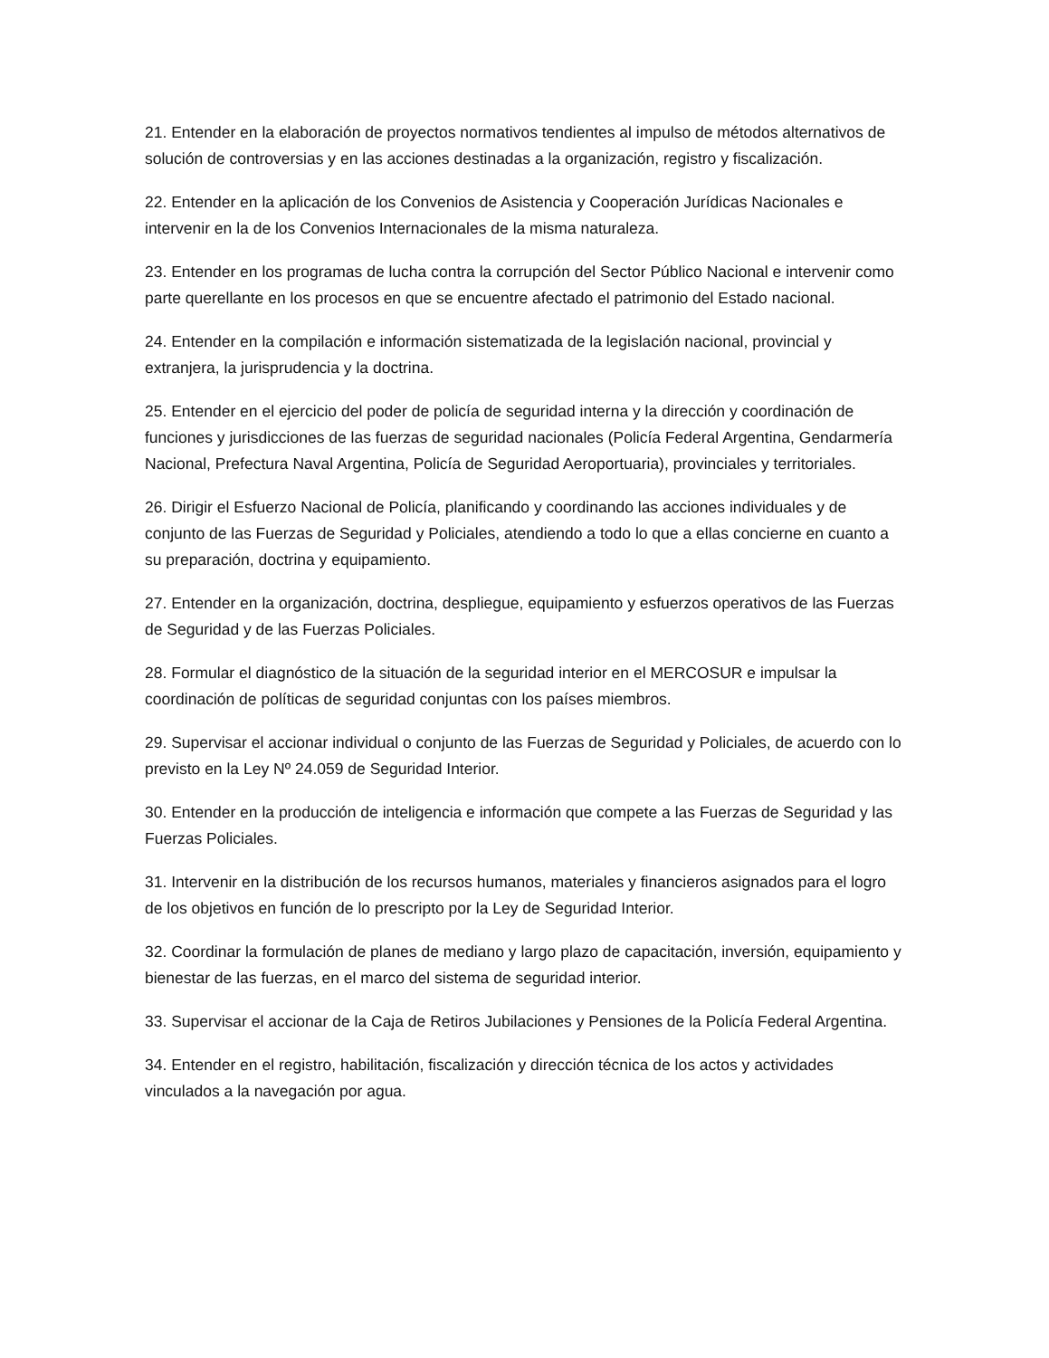21. Entender en la elaboración de proyectos normativos tendientes al impulso de métodos alternativos de solución de controversias y en las acciones destinadas a la organización, registro y fiscalización.
22. Entender en la aplicación de los Convenios de Asistencia y Cooperación Jurídicas Nacionales e intervenir en la de los Convenios Internacionales de la misma naturaleza.
23. Entender en los programas de lucha contra la corrupción del Sector Público Nacional e intervenir como parte querellante en los procesos en que se encuentre afectado el patrimonio del Estado nacional.
24. Entender en la compilación e información sistematizada de la legislación nacional, provincial y extranjera, la jurisprudencia y la doctrina.
25. Entender en el ejercicio del poder de policía de seguridad interna y la dirección y coordinación de funciones y jurisdicciones de las fuerzas de seguridad nacionales (Policía Federal Argentina, Gendarmería Nacional, Prefectura Naval Argentina, Policía de Seguridad Aeroportuaria), provinciales y territoriales.
26. Dirigir el Esfuerzo Nacional de Policía, planificando y coordinando las acciones individuales y de conjunto de las Fuerzas de Seguridad y Policiales, atendiendo a todo lo que a ellas concierne en cuanto a su preparación, doctrina y equipamiento.
27. Entender en la organización, doctrina, despliegue, equipamiento y esfuerzos operativos de las Fuerzas de Seguridad y de las Fuerzas Policiales.
28. Formular el diagnóstico de la situación de la seguridad interior en el MERCOSUR e impulsar la coordinación de políticas de seguridad conjuntas con los países miembros.
29. Supervisar el accionar individual o conjunto de las Fuerzas de Seguridad y Policiales, de acuerdo con lo previsto en la Ley Nº 24.059 de Seguridad Interior.
30. Entender en la producción de inteligencia e información que compete a las Fuerzas de Seguridad y las Fuerzas Policiales.
31. Intervenir en la distribución de los recursos humanos, materiales y financieros asignados para el logro de los objetivos en función de lo prescripto por la Ley de Seguridad Interior.
32. Coordinar la formulación de planes de mediano y largo plazo de capacitación, inversión, equipamiento y bienestar de las fuerzas, en el marco del sistema de seguridad interior.
33. Supervisar el accionar de la Caja de Retiros Jubilaciones y Pensiones de la Policía Federal Argentina.
34. Entender en el registro, habilitación, fiscalización y dirección técnica de los actos y actividades vinculados a la navegación por agua.